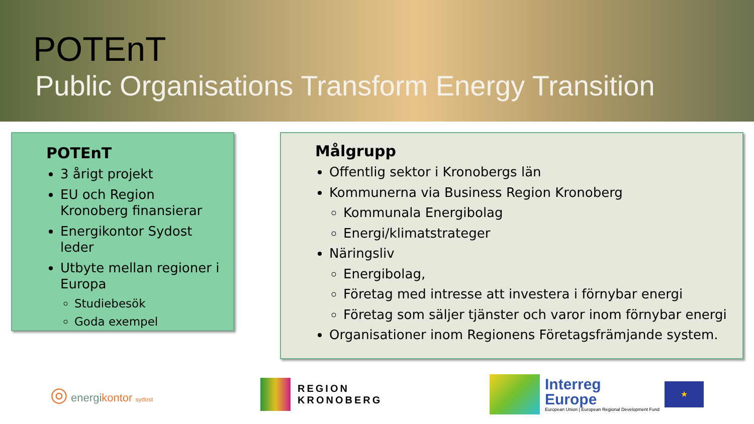POTEnT
Public Organisations Transform Energy Transition
POTEnT
3 årigt projekt
EU och Region Kronoberg finansierar
Energikontor Sydost leder
Utbyte mellan regioner i Europa
Studiebesök
Goda exempel
Målgrupp
Offentlig sektor i Kronobergs län
Kommunerna via Business Region Kronoberg
Kommunala Energibolag
Energi/klimatstrateger
Näringsliv
Energibolag,
Företag med intresse att investera i förnybar energi
Företag som säljer tjänster och varor inom förnybar energi
Organisationer inom Regionens Företagsfrämjande system.
◎ energikontor sydost
REGION
KRONOBERG
Interreg
Europe
European Union | European Regional Development Fund
★